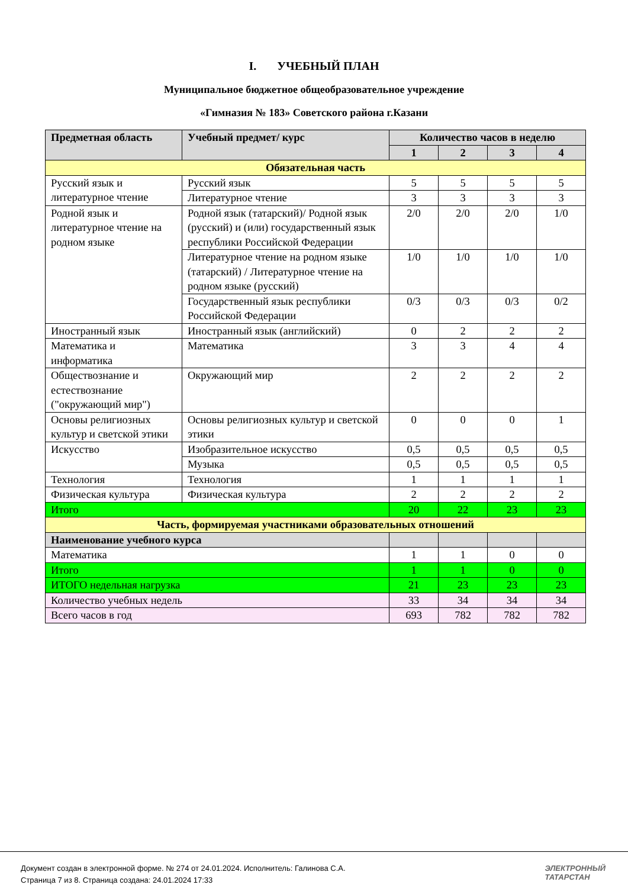I. УЧЕБНЫЙ ПЛАН
Муниципальное бюджетное общеобразовательное учреждение
«Гимназия № 183» Советского района г.Казани
| Предметная область | Учебный предмет/ курс | Количество часов в неделю | | | |
| --- | --- | --- | --- | --- | --- |
| | | 1 | 2 | 3 | 4 |
| Обязательная часть | | | | | |
| Русский язык и литературное чтение | Русский язык | 5 | 5 | 5 | 5 |
| | Литературное чтение | 3 | 3 | 3 | 3 |
| Родной язык и литературное чтение на родном языке | Родной язык (татарский)/ Родной язык (русский) и (или) государственный язык республики Российской Федерации | 2/0 | 2/0 | 2/0 | 1/0 |
| | Литературное чтение на родном языке (татарский) / Литературное чтение на родном языке (русский) | 1/0 | 1/0 | 1/0 | 1/0 |
| | Государственный язык республики Российской Федерации | 0/3 | 0/3 | 0/3 | 0/2 |
| Иностранный язык | Иностранный язык (английский) | 0 | 2 | 2 | 2 |
| Математика и информатика | Математика | 3 | 3 | 4 | 4 |
| Обществознание и естествознание ("окружающий мир") | Окружающий мир | 2 | 2 | 2 | 2 |
| Основы религиозных культур и светской этики | Основы религиозных культур и светской этики | 0 | 0 | 0 | 1 |
| Искусство | Изобразительное искусство | 0,5 | 0,5 | 0,5 | 0,5 |
| | Музыка | 0,5 | 0,5 | 0,5 | 0,5 |
| Технология | Технология | 1 | 1 | 1 | 1 |
| Физическая культура | Физическая культура | 2 | 2 | 2 | 2 |
| Итого | | 20 | 22 | 23 | 23 |
| Часть, формируемая участниками образовательных отношений | | | | | |
| Наименование учебного курса | | | | | |
| Математика | | 1 | 1 | 0 | 0 |
| Итого | | 1 | 1 | 0 | 0 |
| ИТОГО недельная нагрузка | | 21 | 23 | 23 | 23 |
| Количество учебных недель | | 33 | 34 | 34 | 34 |
| Всего часов в год | | 693 | 782 | 782 | 782 |
Документ создан в электронной форме. № 274 от 24.01.2024. Исполнитель: Галинова С.А.
Страница 7 из 8. Страница создана: 24.01.2024 17:33
ЭЛЕКТРОННЫЙ
ТАТАРСТАН